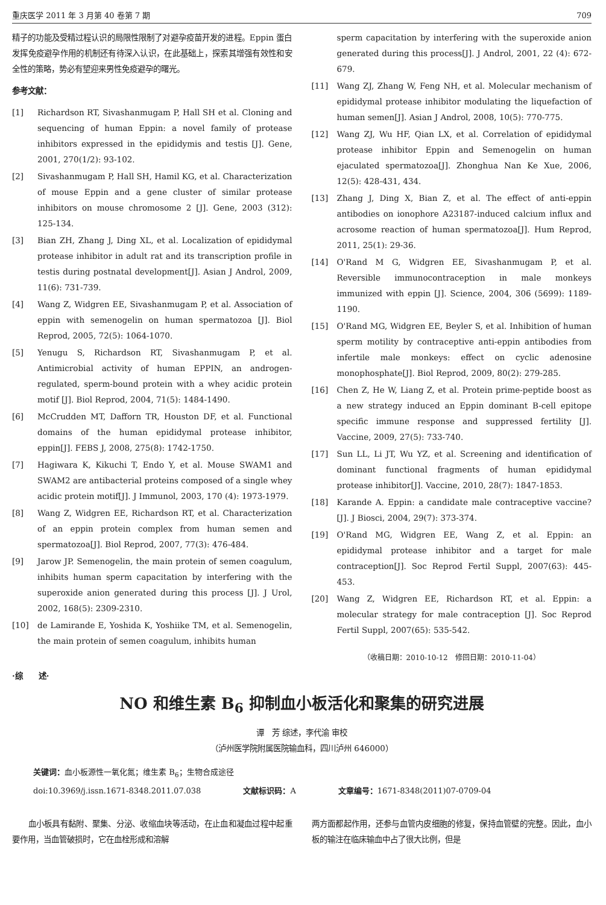重庆医学 2011 年 3 月第 40 卷第 7 期 709
精子的功能及受精过程认识的局限性限制了对避孕疫苗开发的进程。Eppin 蛋白发挥免疫避孕作用的机制还有待深入认识，在此基础上，探索其增强有效性和安全性的策略，势必有望迎来男性免疫避孕的曙光。
参考文献：
[1] Richardson RT, Sivashanmugam P, Hall SH et al. Cloning and sequencing of human Eppin: a novel family of protease inhibitors expressed in the epididymis and testis [J]. Gene, 2001, 270(1/2): 93-102.
[2] Sivashanmugam P, Hall SH, Hamil KG, et al. Characterization of mouse Eppin and a gene cluster of similar protease inhibitors on mouse chromosome 2 [J]. Gene, 2003 (312): 125-134.
[3] Bian ZH, Zhang J, Ding XL, et al. Localization of epididymal protease inhibitor in adult rat and its transcription profile in testis during postnatal development[J]. Asian J Androl, 2009, 11(6): 731-739.
[4] Wang Z, Widgren EE, Sivashanmugam P, et al. Association of eppin with semenogelin on human spermatozoa [J]. Biol Reprod, 2005, 72(5): 1064-1070.
[5] Yenugu S, Richardson RT, Sivashanmugam P, et al. Antimicrobial activity of human EPPIN, an androgen-regulated, sperm-bound protein with a whey acidic protein motif [J]. Biol Reprod, 2004, 71(5): 1484-1490.
[6] McCrudden MT, Dafforn TR, Houston DF, et al. Functional domains of the human epididymal protease inhibitor, eppin[J]. FEBS J, 2008, 275(8): 1742-1750.
[7] Hagiwara K, Kikuchi T, Endo Y, et al. Mouse SWAM1 and SWAM2 are antibacterial proteins composed of a single whey acidic protein motif[J]. J Immunol, 2003, 170 (4): 1973-1979.
[8] Wang Z, Widgren EE, Richardson RT, et al. Characterization of an eppin protein complex from human semen and spermatozoa[J]. Biol Reprod, 2007, 77(3): 476-484.
[9] Jarow JP. Semenogelin, the main protein of semen coagulum, inhibits human sperm capacitation by interfering with the superoxide anion generated during this process [J]. J Urol, 2002, 168(5): 2309-2310.
[10] de Lamirande E, Yoshida K, Yoshiike TM, et al. Semenogelin, the main protein of semen coagulum, inhibits human
sperm capacitation by interfering with the superoxide anion generated during this process[J]. J Androl, 2001, 22 (4): 672-679.
[11] Wang ZJ, Zhang W, Feng NH, et al. Molecular mechanism of epididymal protease inhibitor modulating the liquefaction of human semen[J]. Asian J Androl, 2008, 10(5): 770-775.
[12] Wang ZJ, Wu HF, Qian LX, et al. Correlation of epididymal protease inhibitor Eppin and Semenogelin on human ejaculated spermatozoa[J]. Zhonghua Nan Ke Xue, 2006, 12(5): 428-431, 434.
[13] Zhang J, Ding X, Bian Z, et al. The effect of anti-eppin antibodies on ionophore A23187-induced calcium influx and acrosome reaction of human spermatozoa[J]. Hum Reprod, 2011, 25(1): 29-36.
[14] O'Rand M G, Widgren EE, Sivashanmugam P, et al. Reversible immunocontraception in male monkeys immunized with eppin [J]. Science, 2004, 306 (5699): 1189-1190.
[15] O'Rand MG, Widgren EE, Beyler S, et al. Inhibition of human sperm motility by contraceptive anti-eppin antibodies from infertile male monkeys: effect on cyclic adenosine monophosphate[J]. Biol Reprod, 2009, 80(2): 279-285.
[16] Chen Z, He W, Liang Z, et al. Protein prime-peptide boost as a new strategy induced an Eppin dominant B-cell epitope specific immune response and suppressed fertility [J]. Vaccine, 2009, 27(5): 733-740.
[17] Sun LL, Li JT, Wu YZ, et al. Screening and identification of dominant functional fragments of human epididymal protease inhibitor[J]. Vaccine, 2010, 28(7): 1847-1853.
[18] Karande A. Eppin: a candidate male contraceptive vaccine? [J]. J Biosci, 2004, 29(7): 373-374.
[19] O'Rand MG, Widgren EE, Wang Z, et al. Eppin: an epididymal protease inhibitor and a target for male contraception[J]. Soc Reprod Fertil Suppl, 2007(63): 445-453.
[20] Wang Z, Widgren EE, Richardson RT, et al. Eppin: a molecular strategy for male contraception [J]. Soc Reprod Fertil Suppl, 2007(65): 535-542.
（收稿日期：2010-10-12　修回日期：2010-11-04）
·综　　述·
NO 和维生素 B<sub>6</sub> 抑制血小板活化和聚集的研究进展
谭　芳 综述，李代渝 审校
（泸州医学院附属医院输血科，四川泸州 646000）
关键词：血小板源性一氧化氮；维生素 B<sub>6</sub>；生物合成途径
doi:10.3969/j.issn.1671-8348.2011.07.038 文献标识码：A 文章编号：1671-8348(2011)07-0709-04
　　血小板具有黏附、聚集、分泌、收缩血块等活动，在止血和凝血过程中起重要作用，当血管破损时，它在血栓形成和溶解
两方面都起作用，还参与血管内皮细胞的修复，保持血管壁的完整。因此，血小板的输注在临床输血中占了很大比例，但是